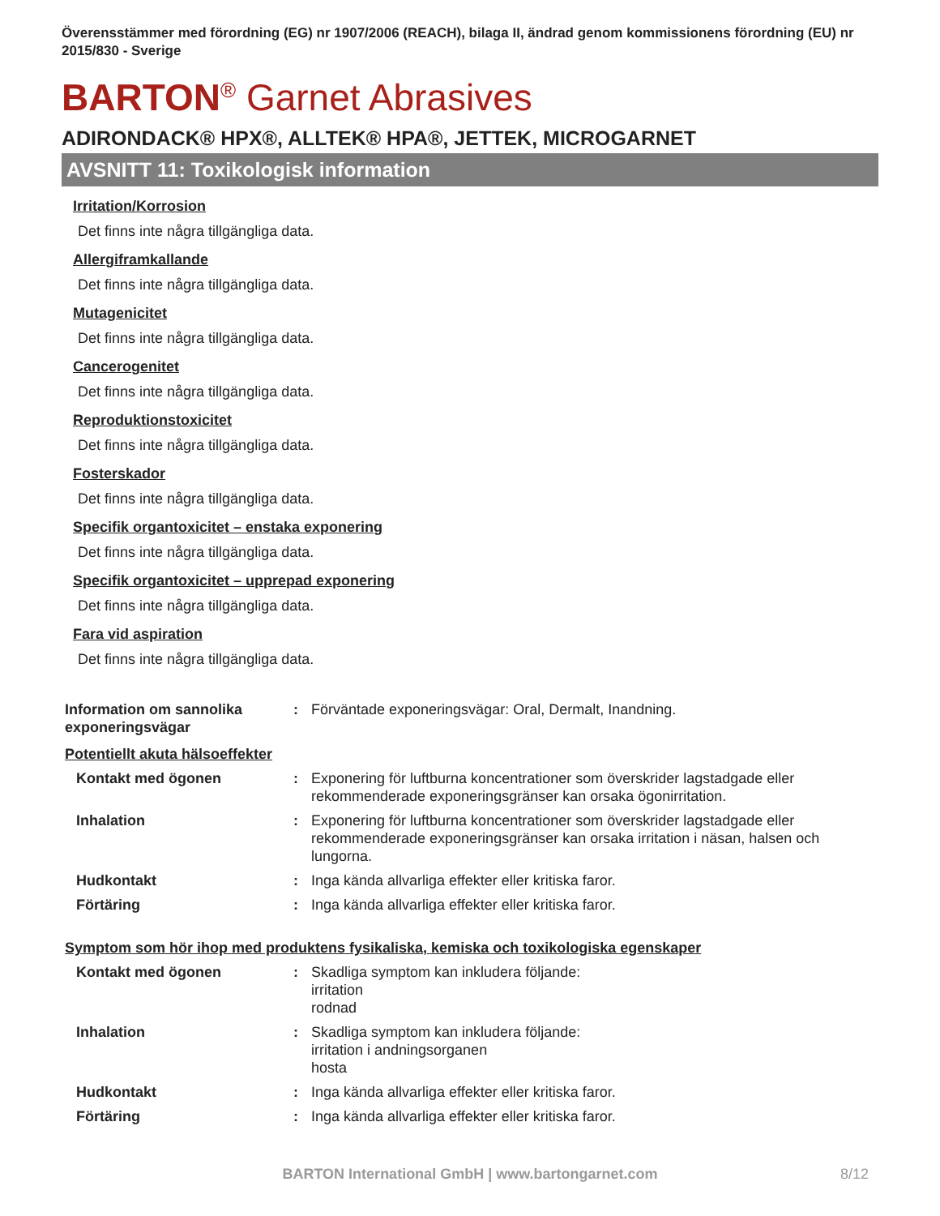Överensstämmer med förordning (EG) nr 1907/2006 (REACH), bilaga II, ändrad genom kommissionens förordning (EU) nr 2015/830 - Sverige
BARTON<sup>®</sup> Garnet Abrasives
ADIRONDACK® HPX®, ALLTEK® HPA®, JETTEK, MICROGARNET
AVSNITT 11: Toxikologisk information
Irritation/Korrosion
Det finns inte några tillgängliga data.
Allergiframkallande
Det finns inte några tillgängliga data.
Mutagenicitet
Det finns inte några tillgängliga data.
Cancerogenitet
Det finns inte några tillgängliga data.
Reproduktionstoxicitet
Det finns inte några tillgängliga data.
Fosterskador
Det finns inte några tillgängliga data.
Specifik organtoxicitet – enstaka exponering
Det finns inte några tillgängliga data.
Specifik organtoxicitet – upprepad exponering
Det finns inte några tillgängliga data.
Fara vid aspiration
Det finns inte några tillgängliga data.
Information om sannolika exponeringsvägar
: Förväntade exponeringsvägar: Oral, Dermalt, Inandning.
Potentiellt akuta hälsoeffekter
Kontakt med ögonen : Exponering för luftburna koncentrationer som överskrider lagstadgade eller rekommenderade exponeringsgränser kan orsaka ögonirritation.
Inhalation : Exponering för luftburna koncentrationer som överskrider lagstadgade eller rekommenderade exponeringsgränser kan orsaka irritation i näsan, halsen och lungorna.
Hudkontakt : Inga kända allvarliga effekter eller kritiska faror.
Förtäring : Inga kända allvarliga effekter eller kritiska faror.
Symptom som hör ihop med produktens fysikaliska, kemiska och toxikologiska egenskaper
Kontakt med ögonen : Skadliga symptom kan inkludera följande:
irritation
rodnad
Inhalation : Skadliga symptom kan inkludera följande:
irritation i andningsorganen
hosta
Hudkontakt : Inga kända allvarliga effekter eller kritiska faror.
Förtäring : Inga kända allvarliga effekter eller kritiska faror.
BARTON International GmbH | www.bartongarnet.com 8/12